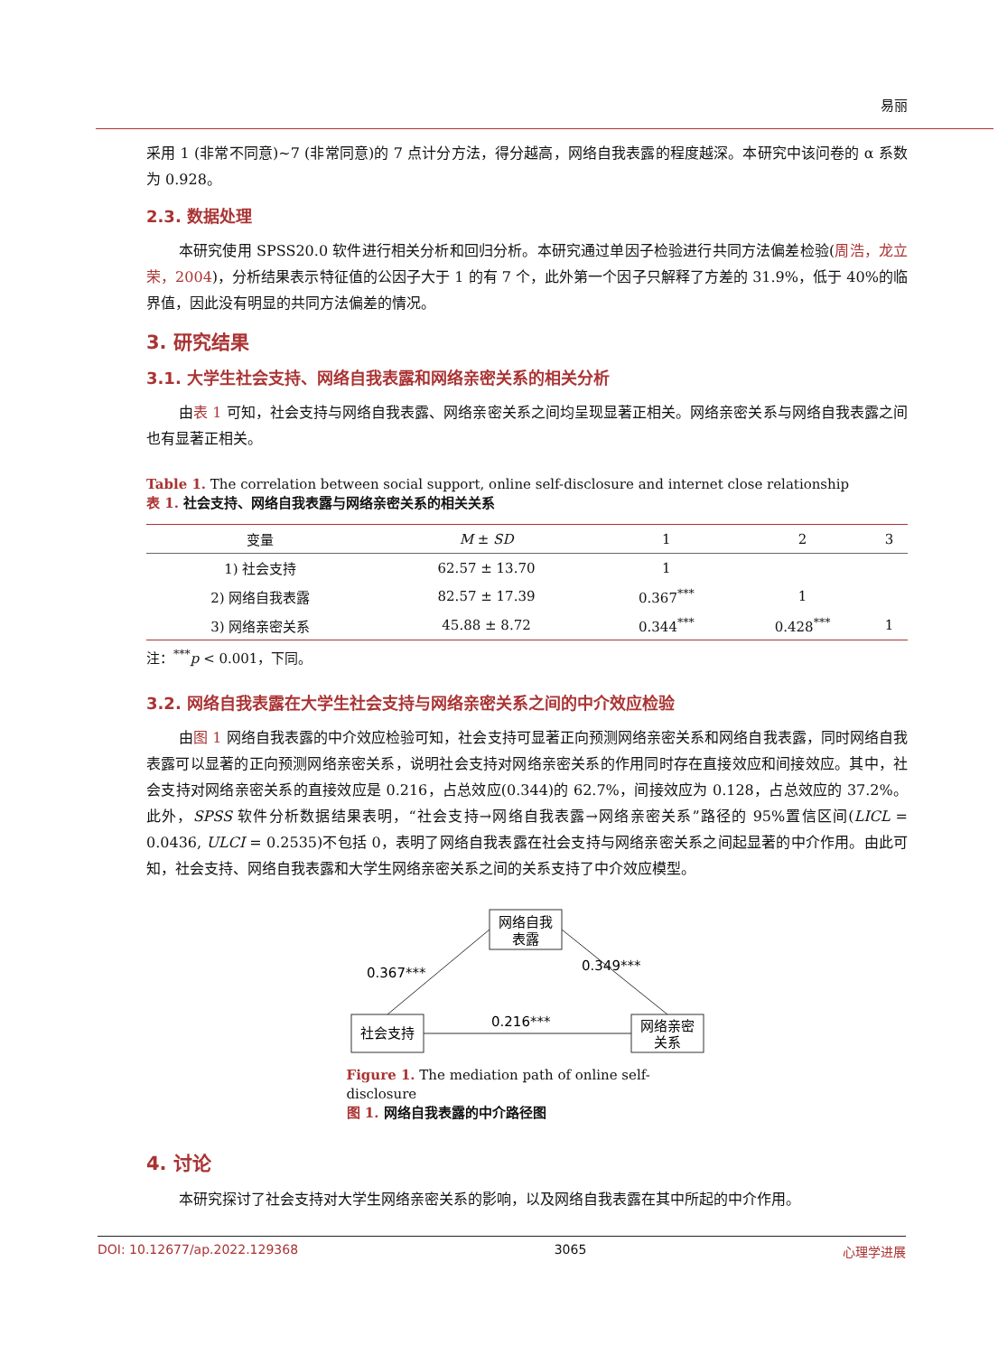易丽
采用 1 (非常不同意)~7 (非常同意)的 7 点计分方法，得分越高，网络自我表露的程度越深。本研究中该问卷的 α 系数为 0.928。
2.3. 数据处理
本研究使用 SPSS20.0 软件进行相关分析和回归分析。本研究通过单因子检验进行共同方法偏差检验(周浩，龙立荣，2004)，分析结果表示特征值的公因子大于 1 的有 7 个，此外第一个因子只解释了方差的 31.9%，低于 40%的临界值，因此没有明显的共同方法偏差的情况。
3. 研究结果
3.1. 大学生社会支持、网络自我表露和网络亲密关系的相关分析
由表 1 可知，社会支持与网络自我表露、网络亲密关系之间均呈现显著正相关。网络亲密关系与网络自我表露之间也有显著正相关。
Table 1. The correlation between social support, online self-disclosure and internet close relationship
表 1. 社会支持、网络自我表露与网络亲密关系的相关关系
| 变量 | M ± SD | 1 | 2 | 3 |
| --- | --- | --- | --- | --- |
| 1) 社会支持 | 62.57 ± 13.70 | 1 | | |
| 2) 网络自我表露 | 82.57 ± 17.39 | 0.367<sup>***</sup> | 1 | |
| 3) 网络亲密关系 | 45.88 ± 8.72 | 0.344<sup>***</sup> | 0.428<sup>***</sup> | 1 |
注：<sup>***</sup>p < 0.001，下同。
3.2. 网络自我表露在大学生社会支持与网络亲密关系之间的中介效应检验
由图 1 网络自我表露的中介效应检验可知，社会支持可显著正向预测网络亲密关系和网络自我表露，同时网络自我表露可以显著的正向预测网络亲密关系，说明社会支持对网络亲密关系的作用同时存在直接效应和间接效应。其中，社会支持对网络亲密关系的直接效应是 0.216，占总效应(0.344)的 62.7%，间接效应为 0.128，占总效应的 37.2%。此外，SPSS 软件分析数据结果表明，“社会支持→网络自我表露→网络亲密关系”路径的 95%置信区间(LICL = 0.0436, ULCI = 0.2535)不包括 0，表明了网络自我表露在社会支持与网络亲密关系之间起显著的中介作用。由此可知，社会支持、网络自我表露和大学生网络亲密关系之间的关系支持了中介效应模型。
网络自我
表露
社会支持
网络亲密
关系
0.367***
0.349***
0.216***
Figure 1. The mediation path of online self-disclosure
图 1. 网络自我表露的中介路径图
4. 讨论
本研究探讨了社会支持对大学生网络亲密关系的影响，以及网络自我表露在其中所起的中介作用。
DOI: 10.12677/ap.2022.129368 3065 心理学进展